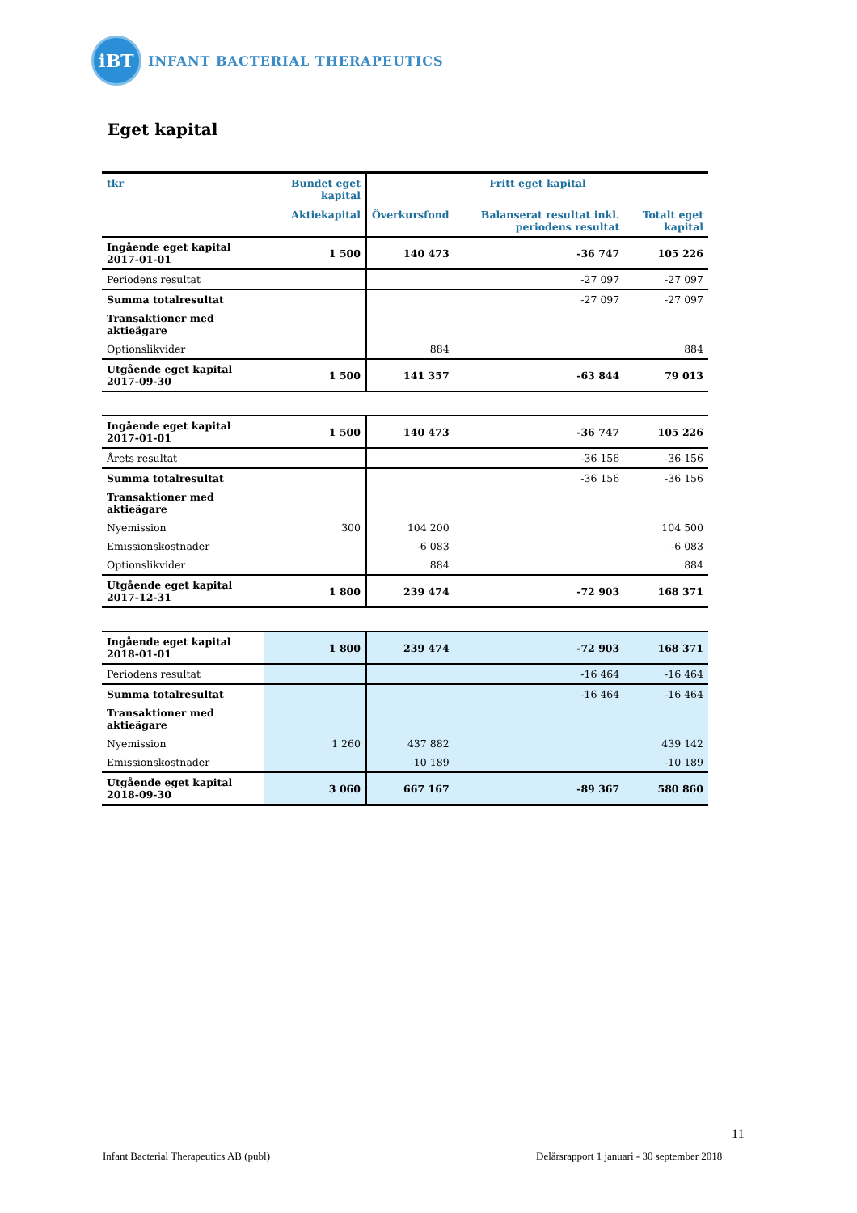iBT
INFANT BACTERIAL THERAPEUTICS
Eget kapital
| tkr | Bundet eget kapital | Fritt eget kapital | | |
| --- | --- | --- | --- | --- |
| | Aktiekapital | Överkursfond | Balanserat resultat inkl. periodens resultat | Totalt eget kapital |
| Ingående eget kapital 2017-01-01 | 1 500 | 140 473 | -36 747 | 105 226 |
| Periodens resultat | | | -27 097 | -27 097 |
| Summa totalresultat | | | -27 097 | -27 097 |
| Transaktioner med aktieägare | | | | |
| Optionslikvider | | 884 | | 884 |
| Utgående eget kapital 2017-09-30 | 1 500 | 141 357 | -63 844 | 79 013 |
| Ingående eget kapital 2017-01-01 | 1 500 | 140 473 | -36 747 | 105 226 |
| Årets resultat | | | -36 156 | -36 156 |
| Summa totalresultat | | | -36 156 | -36 156 |
| Transaktioner med aktieägare | | | | |
| Nyemission | 300 | 104 200 | | 104 500 |
| Emissionskostnader | | -6 083 | | -6 083 |
| Optionslikvider | | 884 | | 884 |
| Utgående eget kapital 2017-12-31 | 1 800 | 239 474 | -72 903 | 168 371 |
| Ingående eget kapital 2018-01-01 | 1 800 | 239 474 | -72 903 | 168 371 |
| Periodens resultat | | | -16 464 | -16 464 |
| Summa totalresultat | | | -16 464 | -16 464 |
| Transaktioner med aktieägare | | | | |
| Nyemission | 1 260 | 437 882 | | 439 142 |
| Emissionskostnader | | -10 189 | | -10 189 |
| Utgående eget kapital 2018-09-30 | 3 060 | 667 167 | -89 367 | 580 860 |
11
Infant Bacterial Therapeutics AB (publ)
Delårsrapport 1 januari - 30 september 2018